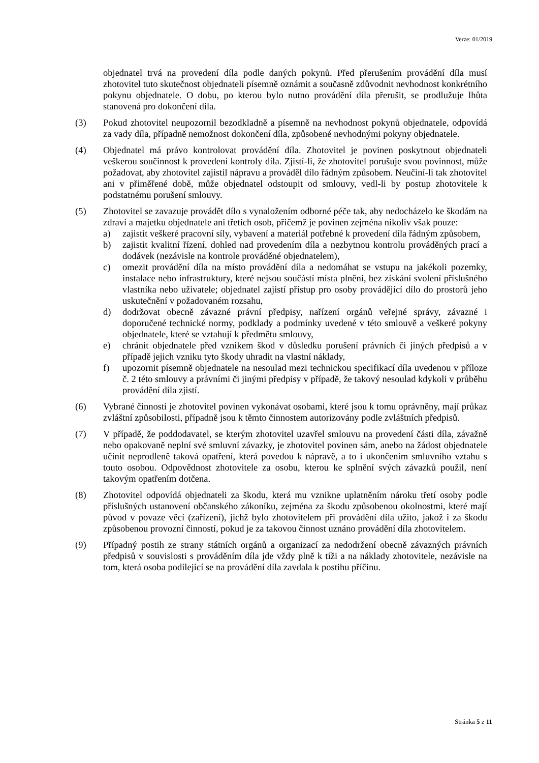Verze: 01/2019
objednatel trvá na provedení díla podle daných pokynů. Před přerušením provádění díla musí zhotovitel tuto skutečnost objednateli písemně oznámit a současně zdůvodnit nevhodnost konkrétního pokynu objednatele. O dobu, po kterou bylo nutno provádění díla přerušit, se prodlužuje lhůta stanovená pro dokončení díla.
(3) Pokud zhotovitel neupozornil bezodkladně a písemně na nevhodnost pokynů objednatele, odpovídá za vady díla, případně nemožnost dokončení díla, způsobené nevhodnými pokyny objednatele.
(4) Objednatel má právo kontrolovat provádění díla. Zhotovitel je povinen poskytnout objednateli veškerou součinnost k provedení kontroly díla. Zjistí-li, že zhotovitel porušuje svou povinnost, může požadovat, aby zhotovitel zajistil nápravu a prováděl dílo řádným způsobem. Neučiní-li tak zhotovitel ani v přiměřené době, může objednatel odstoupit od smlouvy, vedl-li by postup zhotovitele k podstatnému porušení smlouvy.
(5) Zhotovitel se zavazuje provádět dílo s vynaložením odborné péče tak, aby nedocházelo ke škodám na zdraví a majetku objednatele ani třetích osob, přičemž je povinen zejména nikoliv však pouze:
a) zajistit veškeré pracovní síly, vybavení a materiál potřebné k provedení díla řádným způsobem,
b) zajistit kvalitní řízení, dohled nad provedením díla a nezbytnou kontrolu prováděných prací a dodávek (nezávisle na kontrole prováděné objednatelem),
c) omezit provádění díla na místo provádění díla a nedomáhat se vstupu na jakékoli pozemky, instalace nebo infrastruktury, které nejsou součástí místa plnění, bez získání svolení příslušného vlastníka nebo uživatele; objednatel zajistí přístup pro osoby provádějící dílo do prostorů jeho uskutečnění v požadovaném rozsahu,
d) dodržovat obecně závazné právní předpisy, nařízení orgánů veřejné správy, závazné i doporučené technické normy, podklady a podmínky uvedené v této smlouvě a veškeré pokyny objednatele, které se vztahují k předmětu smlouvy,
e) chránit objednatele před vznikem škod v důsledku porušení právních či jiných předpisů a v případě jejich vzniku tyto škody uhradit na vlastní náklady,
f) upozornit písemně objednatele na nesoulad mezi technickou specifikací díla uvedenou v příloze č. 2 této smlouvy a právními či jinými předpisy v případě, že takový nesoulad kdykoli v průběhu provádění díla zjistí.
(6) Vybrané činnosti je zhotovitel povinen vykonávat osobami, které jsou k tomu oprávněny, mají průkaz zvláštní způsobilosti, případně jsou k těmto činnostem autorizovány podle zvláštních předpisů.
(7) V případě, že poddodavatel, se kterým zhotovitel uzavřel smlouvu na provedení části díla, závažně nebo opakovaně neplní své smluvní závazky, je zhotovitel povinen sám, anebo na žádost objednatele učinit neprodleně taková opatření, která povedou k nápravě, a to i ukončením smluvního vztahu s touto osobou. Odpovědnost zhotovitele za osobu, kterou ke splnění svých závazků použil, není takovým opatřením dotčena.
(8) Zhotovitel odpovídá objednateli za škodu, která mu vznikne uplatněním nároku třetí osoby podle příslušných ustanovení občanského zákoníku, zejména za škodu způsobenou okolnostmi, které mají původ v povaze věcí (zařízení), jichž bylo zhotovitelem při provádění díla užito, jakož i za škodu způsobenou provozní činností, pokud je za takovou činnost uznáno provádění díla zhotovitelem.
(9) Případný postih ze strany státních orgánů a organizací za nedodržení obecně závazných právních předpisů v souvislosti s prováděním díla jde vždy plně k tíži a na náklady zhotovitele, nezávisle na tom, která osoba podílející se na provádění díla zavdala k postihu příčinu.
Stránka 5 z 11